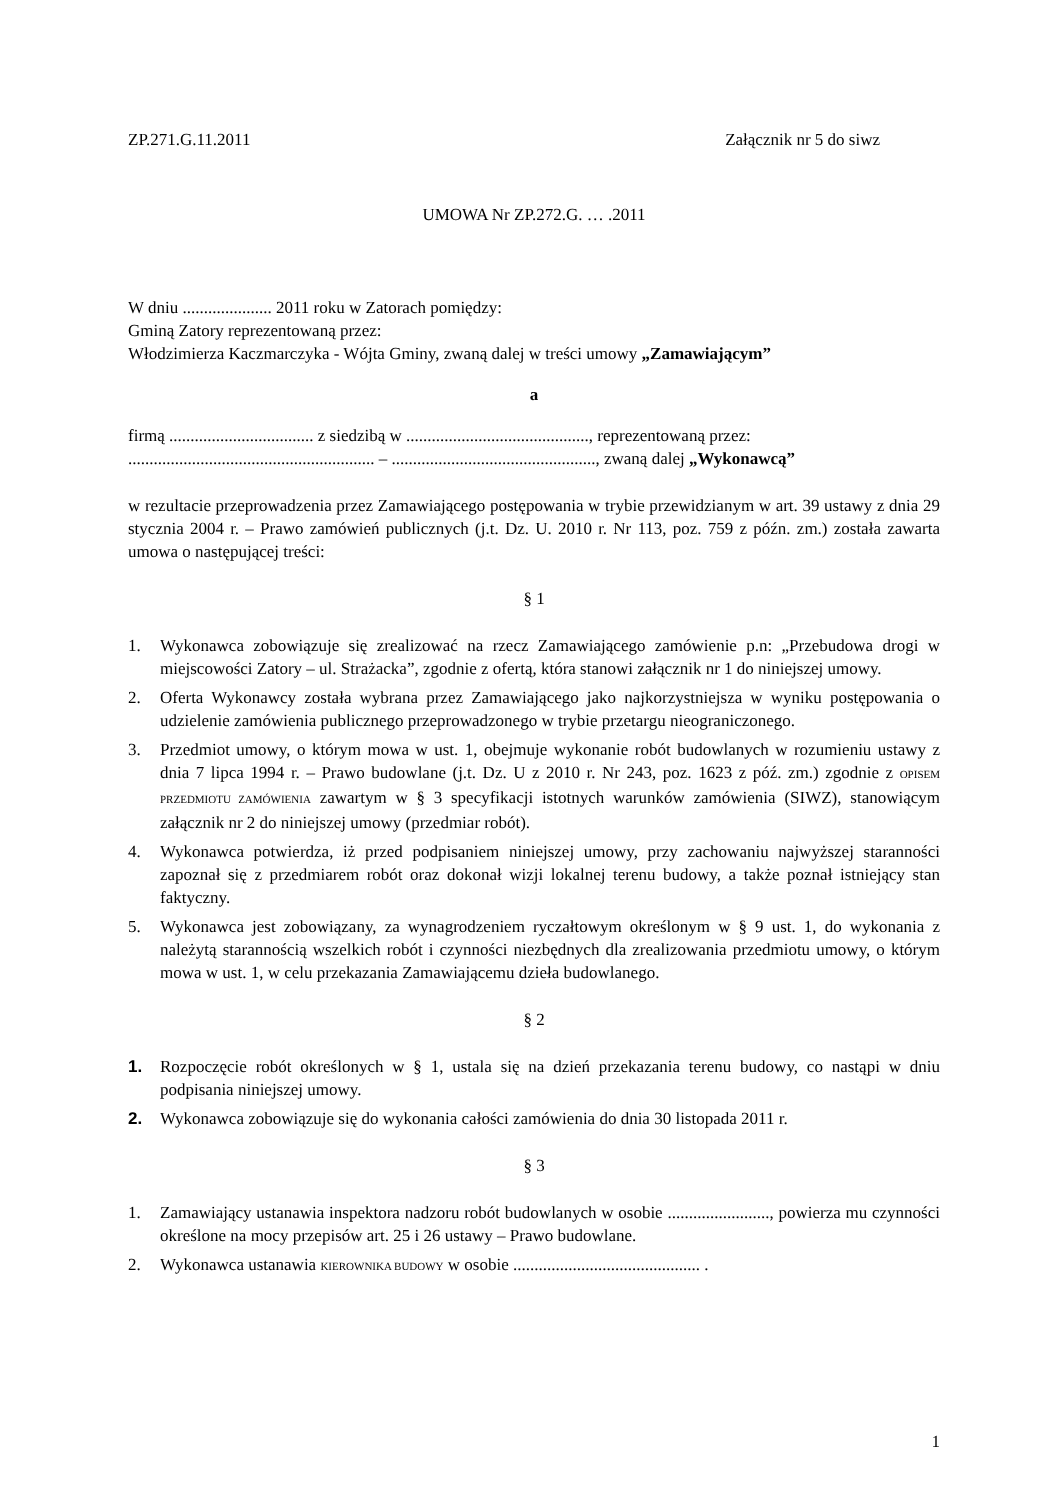ZP.271.G.11.2011 Załącznik nr 5 do siwz
UMOWA Nr ZP.272.G. … .2011
W dniu ..................... 2011 roku w Zatorach pomiędzy:
Gminą Zatory reprezentowaną przez:
Włodzimierza Kaczmarczyka - Wójta Gminy, zwaną dalej w treści umowy „Zamawiającym”
a
firmą .................................. z siedzibą w ..........................................., reprezentowaną przez:
.......................................................... – ................................................, zwaną dalej „Wykonawcą”
w rezultacie przeprowadzenia przez Zamawiającego postępowania w trybie przewidzianym w art. 39 ustawy z dnia 29 stycznia 2004 r. – Prawo zamówień publicznych (j.t. Dz. U. 2010 r. Nr 113, poz. 759 z późn. zm.) została zawarta umowa o następującej treści:
§ 1
1. Wykonawca zobowiązuje się zrealizować na rzecz Zamawiającego zamówienie p.n: „Przebudowa drogi w miejscowości Zatory – ul. Strażacka”, zgodnie z ofertą, która stanowi załącznik nr 1 do niniejszej umowy.
2. Oferta Wykonawcy została wybrana przez Zamawiającego jako najkorzystniejsza w wyniku postępowania o udzielenie zamówienia publicznego przeprowadzonego w trybie przetargu nieograniczonego.
3. Przedmiot umowy, o którym mowa w ust. 1, obejmuje wykonanie robót budowlanych w rozumieniu ustawy z dnia 7 lipca 1994 r. – Prawo budowlane (j.t. Dz. U z 2010 r. Nr 243, poz. 1623 z póź. zm.) zgodnie z OPISEM PRZEDMIOTU ZAMÓWIENIA zawartym w § 3 specyfikacji istotnych warunków zamówienia (SIWZ), stanowiącym załącznik nr 2 do niniejszej umowy (przedmiar robót).
4. Wykonawca potwierdza, iż przed podpisaniem niniejszej umowy, przy zachowaniu najwyższej staranności zapoznał się z przedmiarem robót oraz dokonał wizji lokalnej terenu budowy, a także poznał istniejący stan faktyczny.
5. Wykonawca jest zobowiązany, za wynagrodzeniem ryczałtowym określonym w § 9 ust. 1, do wykonania z należytą starannością wszelkich robót i czynności niezbędnych dla zrealizowania przedmiotu umowy, o którym mowa w ust. 1, w celu przekazania Zamawiającemu dzieła budowlanego.
§ 2
1. Rozpoczęcie robót określonych w § 1, ustala się na dzień przekazania terenu budowy, co nastąpi w dniu podpisania niniejszej umowy.
2. Wykonawca zobowiązuje się do wykonania całości zamówienia do dnia 30 listopada 2011 r.
§ 3
1. Zamawiający ustanawia inspektora nadzoru robót budowlanych w osobie ........................, powierza mu czynności określone na mocy przepisów art. 25 i 26 ustawy – Prawo budowlane.
2. Wykonawca ustanawia KIEROWNIKA BUDOWY w osobie ............................................ .
1